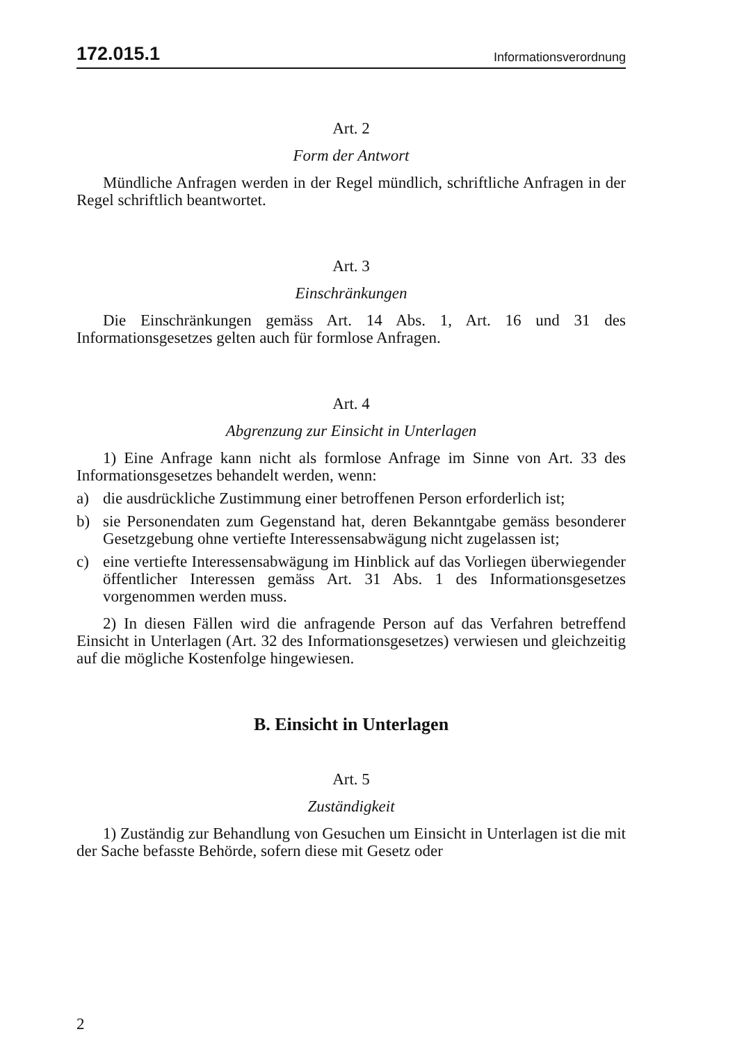172.015.1 Informationsverordnung
Art. 2
Form der Antwort
Mündliche Anfragen werden in der Regel mündlich, schriftliche Anfragen in der Regel schriftlich beantwortet.
Art. 3
Einschränkungen
Die Einschränkungen gemäss Art. 14 Abs. 1, Art. 16 und 31 des Informationsgesetzes gelten auch für formlose Anfragen.
Art. 4
Abgrenzung zur Einsicht in Unterlagen
1) Eine Anfrage kann nicht als formlose Anfrage im Sinne von Art. 33 des Informationsgesetzes behandelt werden, wenn:
a) die ausdrückliche Zustimmung einer betroffenen Person erforderlich ist;
b) sie Personendaten zum Gegenstand hat, deren Bekanntgabe gemäss besonderer Gesetzgebung ohne vertiefte Interessensabwägung nicht zugelassen ist;
c) eine vertiefte Interessensabwägung im Hinblick auf das Vorliegen überwiegender öffentlicher Interessen gemäss Art. 31 Abs. 1 des Informationsgesetzes vorgenommen werden muss.
2) In diesen Fällen wird die anfragende Person auf das Verfahren betreffend Einsicht in Unterlagen (Art. 32 des Informationsgesetzes) verwiesen und gleichzeitig auf die mögliche Kostenfolge hingewiesen.
B. Einsicht in Unterlagen
Art. 5
Zuständigkeit
1) Zuständig zur Behandlung von Gesuchen um Einsicht in Unterlagen ist die mit der Sache befasste Behörde, sofern diese mit Gesetz oder
2